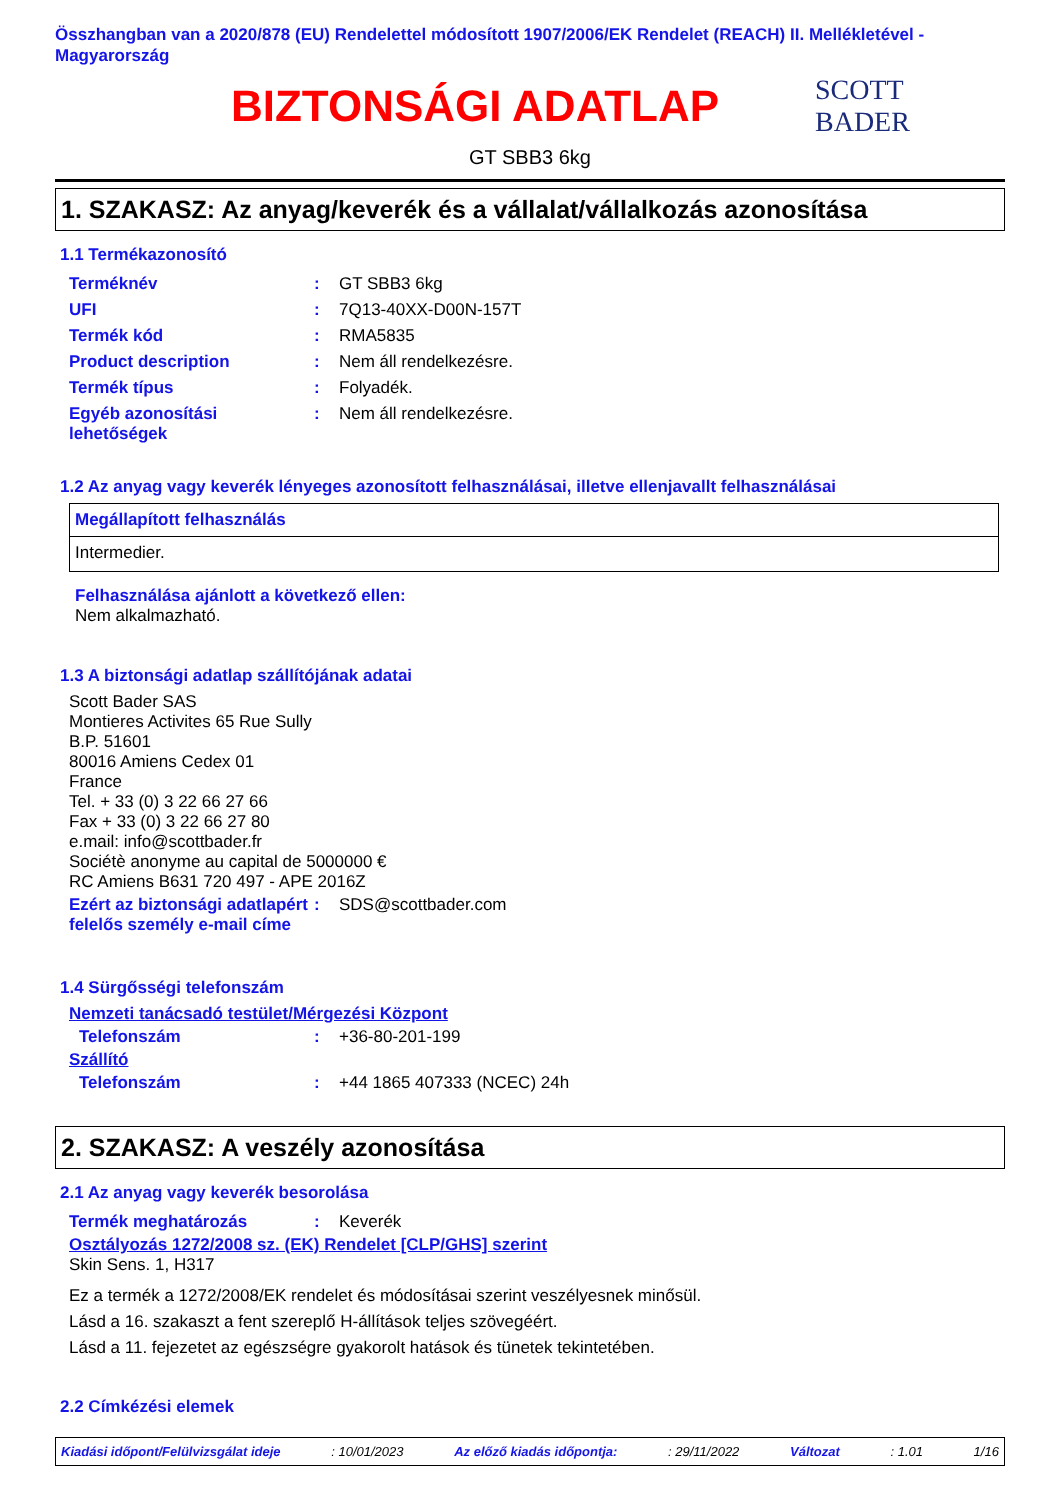Összhangban van a 2020/878 (EU) Rendelettel módosított 1907/2006/EK Rendelet (REACH) II. Mellékletével - Magyarország
BIZTONSÁGI ADATLAP
SCOTT BADER
GT SBB3 6kg
1. SZAKASZ: Az anyag/keverék és a vállalat/vállalkozás azonosítása
1.1 Termékazonosító
| Terméknév | : | GT SBB3 6kg |
| UFI | : | 7Q13-40XX-D00N-157T |
| Termék kód | : | RMA5835 |
| Product description | : | Nem áll rendelkezésre. |
| Termék típus | : | Folyadék. |
| Egyéb azonosítási lehetőségek | : | Nem áll rendelkezésre. |
1.2 Az anyag vagy keverék lényeges azonosított felhasználásai, illetve ellenjavallt felhasználásai
| Megállapított felhasználás |
| Intermedier. |
Felhasználása ajánlott a következő ellen:
Nem alkalmazható.
1.3 A biztonsági adatlap szállítójának adatai
Scott Bader SAS
Montieres Activites 65 Rue Sully
B.P. 51601
80016 Amiens Cedex 01
France
Tel. + 33 (0) 3 22 66 27 66
Fax + 33 (0) 3 22 66 27 80
e.mail: info@scottbader.fr
Sociétè anonyme au capital de 5000000 €
RC Amiens B631 720 497 - APE 2016Z
| Ezért az biztonsági adatlapért felelős személy e-mail címe | : | SDS@scottbader.com |
1.4 Sürgősségi telefonszám
Nemzeti tanácsadó testület/Mérgezési Központ
| Telefonszám | : | +36-80-201-199 |
Szállító
| Telefonszám | : | +44 1865 407333 (NCEC) 24h |
2. SZAKASZ: A veszély azonosítása
2.1 Az anyag vagy keverék besorolása
| Termék meghatározás | : | Keverék |
Osztályozás 1272/2008 sz. (EK) Rendelet [CLP/GHS] szerint
Skin Sens. 1, H317
Ez a termék a 1272/2008/EK rendelet és módosításai szerint veszélyesnek minősül.
Lásd a 16. szakaszt a fent szereplő H-állítások teljes szövegéért.
Lásd a 11. fejezetet az egészségre gyakorolt hatások és tünetek tekintetében.
2.2 Címkézési elemek
Kiadási időpont/Felülvizsgálat ideje: 10/01/2023 Az előző kiadás időpontja:: 29/11/2022 Változat: 1.01 1/16